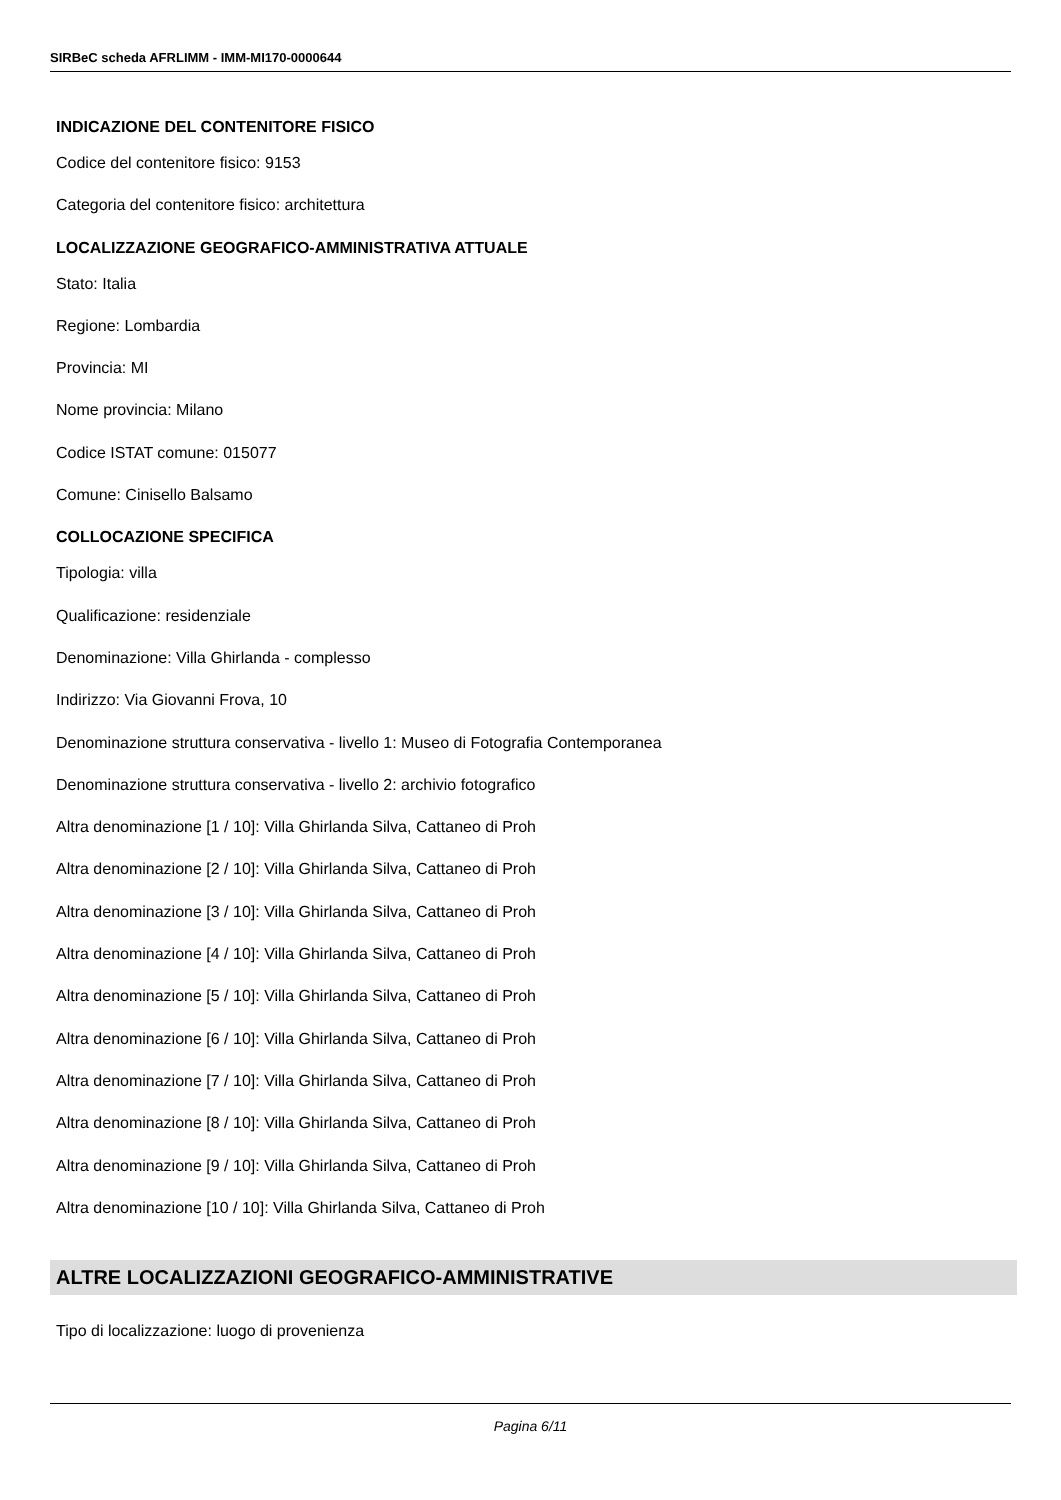SIRBeC scheda AFRLIMM - IMM-MI170-0000644
INDICAZIONE DEL CONTENITORE FISICO
Codice del contenitore fisico: 9153
Categoria del contenitore fisico: architettura
LOCALIZZAZIONE GEOGRAFICO-AMMINISTRATIVA ATTUALE
Stato: Italia
Regione: Lombardia
Provincia: MI
Nome provincia: Milano
Codice ISTAT comune: 015077
Comune: Cinisello Balsamo
COLLOCAZIONE SPECIFICA
Tipologia: villa
Qualificazione: residenziale
Denominazione: Villa Ghirlanda - complesso
Indirizzo: Via Giovanni Frova, 10
Denominazione struttura conservativa - livello 1: Museo di Fotografia Contemporanea
Denominazione struttura conservativa - livello 2: archivio fotografico
Altra denominazione [1 / 10]: Villa Ghirlanda Silva, Cattaneo di Proh
Altra denominazione [2 / 10]: Villa Ghirlanda Silva, Cattaneo di Proh
Altra denominazione [3 / 10]: Villa Ghirlanda Silva, Cattaneo di Proh
Altra denominazione [4 / 10]: Villa Ghirlanda Silva, Cattaneo di Proh
Altra denominazione [5 / 10]: Villa Ghirlanda Silva, Cattaneo di Proh
Altra denominazione [6 / 10]: Villa Ghirlanda Silva, Cattaneo di Proh
Altra denominazione [7 / 10]: Villa Ghirlanda Silva, Cattaneo di Proh
Altra denominazione [8 / 10]: Villa Ghirlanda Silva, Cattaneo di Proh
Altra denominazione [9 / 10]: Villa Ghirlanda Silva, Cattaneo di Proh
Altra denominazione [10 / 10]: Villa Ghirlanda Silva, Cattaneo di Proh
ALTRE LOCALIZZAZIONI GEOGRAFICO-AMMINISTRATIVE
Tipo di localizzazione: luogo di provenienza
Pagina 6/11